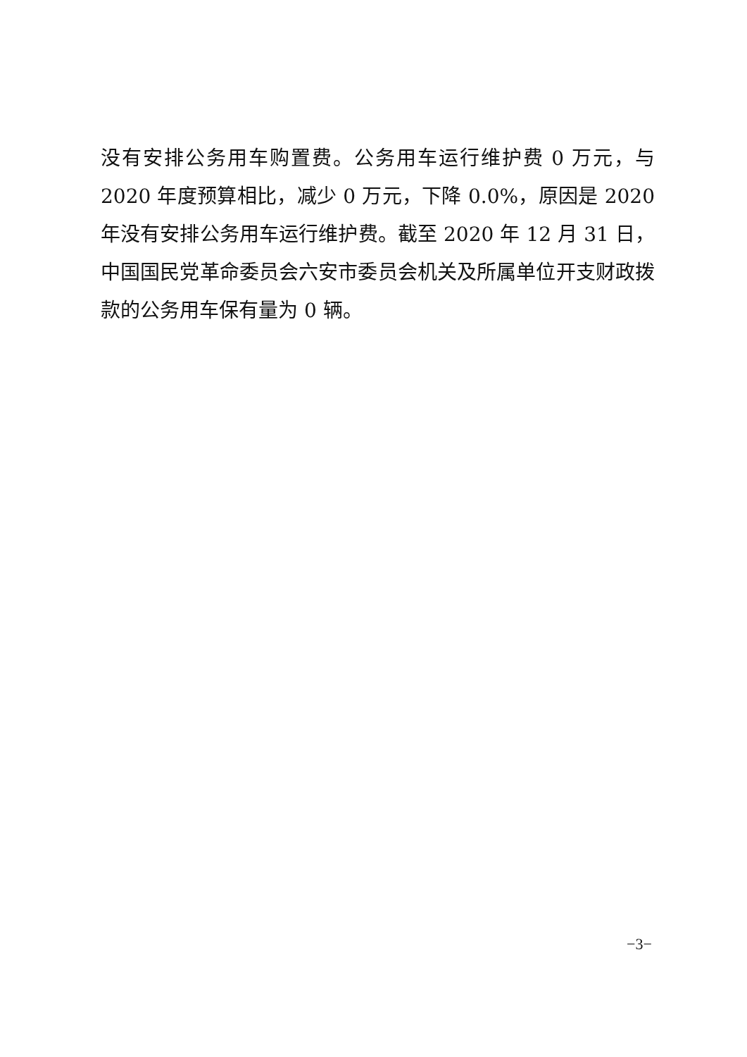没有安排公务用车购置费。公务用车运行维护费 0 万元，与 2020 年度预算相比，减少 0 万元，下降 0.0%，原因是 2020 年没有安排公务用车运行维护费。截至 2020 年 12 月 31 日，中国国民党革命委员会六安市委员会机关及所属单位开支财政拨款的公务用车保有量为 0 辆。
−3−